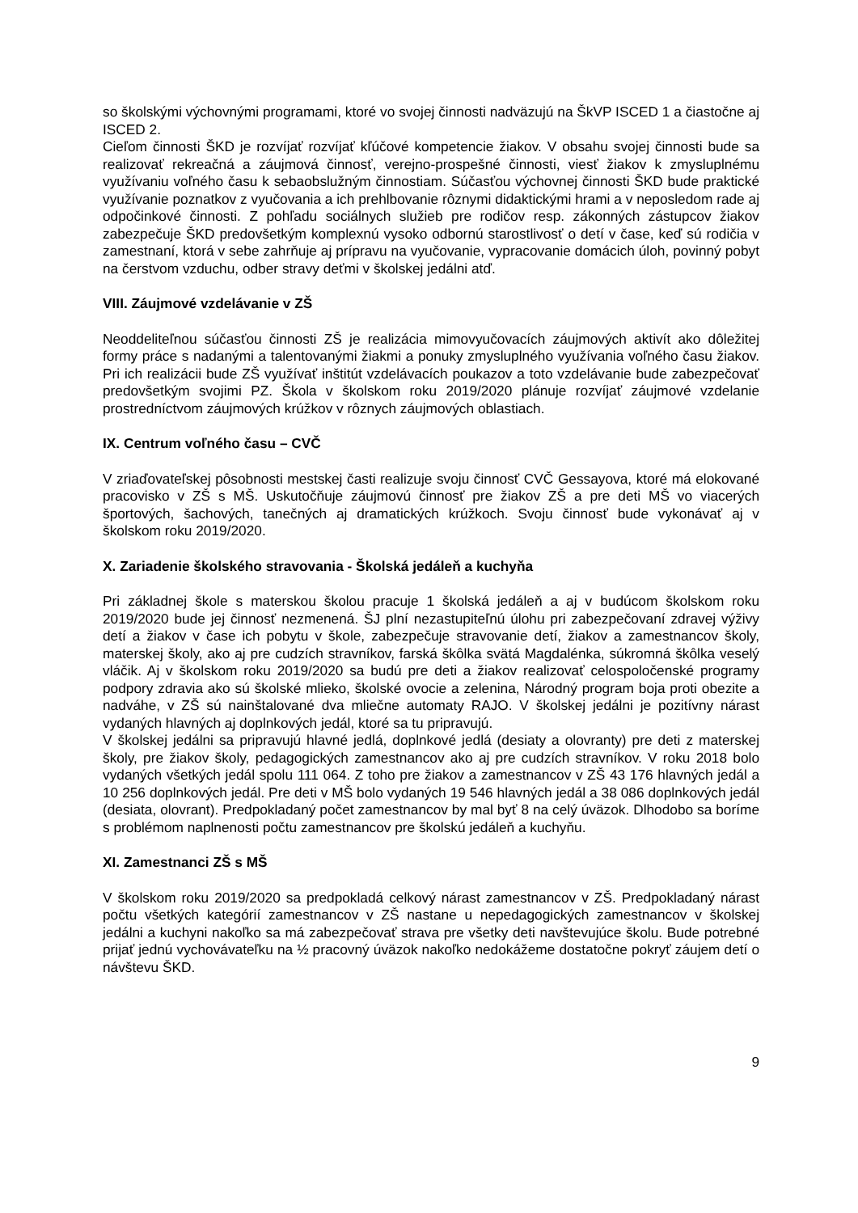so školskými výchovnými programami, ktoré vo svojej činnosti nadväzujú na ŠkVP ISCED 1 a čiastočne aj ISCED 2.
Cieľom činnosti ŠKD je rozvíjať rozvíjať kľúčové kompetencie žiakov. V obsahu svojej činnosti bude sa realizovať rekreačná a záujmová činnosť, verejno-prospešné činnosti, viesť žiakov k zmysluplnému využívaniu voľného času k sebaobslužným činnostiam. Súčasťou výchovnej činnosti ŠKD bude praktické využívanie poznatkov z vyučovania a ich prehlbovanie rôznymi didaktickými hrami a v neposledom rade aj odpočinkové činnosti. Z pohľadu sociálnych služieb pre rodičov resp. zákonných zástupcov žiakov zabezpečuje ŠKD predovšetkým komplexnú vysoko odbornú starostlivosť o detí v čase, keď sú rodičia v zamestnaní, ktorá v sebe zahrňuje aj prípravu na vyučovanie, vypracovanie domácich úloh, povinný pobyt na čerstvom vzduchu, odber stravy deťmi v školskej jedálni atď.
VIII. Záujmové vzdelávanie v ZŠ
Neoddeliteľnou súčasťou činnosti ZŠ je realizácia mimovyučovacích záujmových aktivít ako dôležitej formy práce s nadanými a talentovanými žiakmi a ponuky zmysluplného využívania voľného času žiakov. Pri ich realizácii bude ZŠ využívať inštitút vzdelávacích poukazov a toto vzdelávanie bude zabezpečovať predovšetkým svojimi PZ. Škola v školskom roku 2019/2020 plánuje rozvíjať záujmové vzdelanie prostredníctvom záujmových krúžkov v rôznych záujmových oblastiach.
IX. Centrum voľného času – CVČ
V zriaďovateľskej pôsobnosti mestskej časti realizuje svoju činnosť CVČ Gessayova, ktoré má elokované pracovisko v ZŠ s MŠ. Uskutočňuje záujmovú činnosť pre žiakov ZŠ a pre deti MŠ vo viacerých športových, šachových, tanečných aj dramatických krúžkoch. Svoju činnosť bude vykonávať aj v školskom roku 2019/2020.
X. Zariadenie školského stravovania - Školská jedáleň a kuchyňa
Pri základnej škole s materskou školou pracuje 1 školská jedáleň a aj v budúcom školskom roku 2019/2020 bude jej činnosť nezmenená. ŠJ plní nezastupiteľnú úlohu pri zabezpečovaní zdravej výživy detí a žiakov v čase ich pobytu v škole, zabezpečuje stravovanie detí, žiakov a zamestnancov školy, materskej školy, ako aj pre cudzích stravníkov, farská škôlka svätá Magdalénka, súkromná škôlka veselý vláčik. Aj v školskom roku 2019/2020 sa budú pre deti a žiakov realizovať celospoločenské programy podpory zdravia ako sú školské mlieko, školské ovocie a zelenina, Národný program boja proti obezite a nadváhe, v ZŠ sú nainštalované dva mliečne automaty RAJO. V školskej jedálni je pozitívny nárast vydaných hlavných aj doplnkových jedál, ktoré sa tu pripravujú.
V školskej jedálni sa pripravujú hlavné jedlá, doplnkové jedlá (desiaty a olovranty) pre deti z materskej školy, pre žiakov školy, pedagogických zamestnancov ako aj pre cudzích stravníkov. V roku 2018 bolo vydaných všetkých jedál spolu 111 064. Z toho pre žiakov a zamestnancov v ZŠ 43 176 hlavných jedál a 10 256 doplnkových jedál. Pre deti v MŠ bolo vydaných 19 546 hlavných jedál a 38 086 doplnkových jedál (desiata, olovrant). Predpokladaný počet zamestnancov by mal byť 8 na celý úväzok. Dlhodobo sa boríme s problémom naplnenosti počtu zamestnancov pre školskú jedáleň a kuchyňu.
XI. Zamestnanci ZŠ s MŠ
V školskom roku 2019/2020 sa predpokladá celkový nárast zamestnancov v ZŠ. Predpokladaný nárast počtu všetkých kategórií zamestnancov v ZŠ nastane u nepedagogických zamestnancov v školskej jedálni a kuchyni nakoľko sa má zabezpečovať strava pre všetky deti navštevujúce školu. Bude potrebné prijať jednú vychovávateľku na ½ pracovný úväzok nakoľko nedokážeme dostatočne pokryť záujem detí o návštevu ŠKD.
9